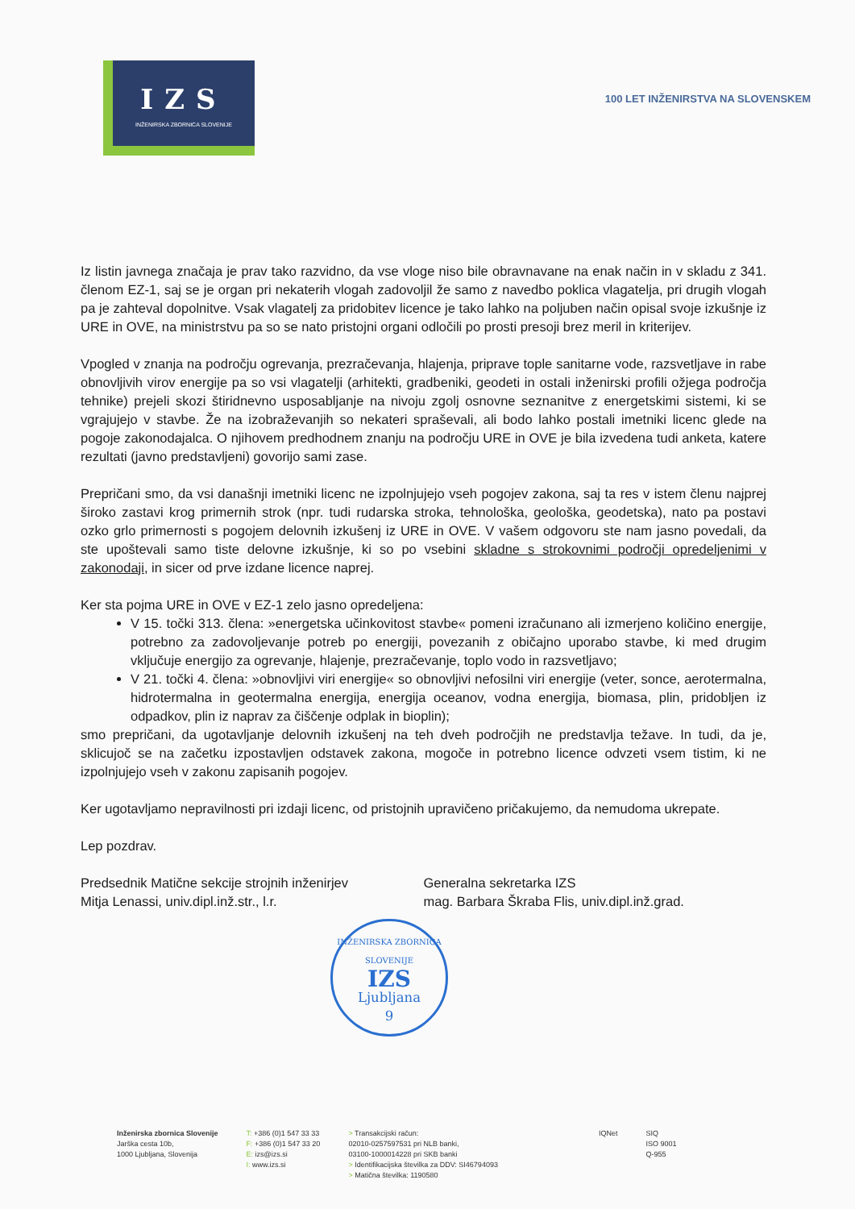IZS
INŽENIRSKA ZBORNICA SLOVENIJE
100 LET INŽENIRSTVA NA SLOVENSKEM
Iz listin javnega značaja je prav tako razvidno, da vse vloge niso bile obravnavane na enak način in v skladu z 341. členom EZ-1, saj se je organ pri nekaterih vlogah zadovoljil že samo z navedbo poklica vlagatelja, pri drugih vlogah pa je zahteval dopolnitve. Vsak vlagatelj za pridobitev licence je tako lahko na poljuben način opisal svoje izkušnje iz URE in OVE, na ministrstvu pa so se nato pristojni organi odločili po prosti presoji brez meril in kriterijev.
Vpogled v znanja na področju ogrevanja, prezračevanja, hlajenja, priprave tople sanitarne vode, razsvetljave in rabe obnovljivih virov energije pa so vsi vlagatelji (arhitekti, gradbeniki, geodeti in ostali inženirski profili ožjega področja tehnike) prejeli skozi štiridnevno usposabljanje na nivoju zgolj osnovne seznanitve z energetskimi sistemi, ki se vgrajujejo v stavbe. Že na izobraževanjih so nekateri spraševali, ali bodo lahko postali imetniki licenc glede na pogoje zakonodajalca. O njihovem predhodnem znanju na področju URE in OVE je bila izvedena tudi anketa, katere rezultati (javno predstavljeni) govorijo sami zase.
Prepričani smo, da vsi današnji imetniki licenc ne izpolnjujejo vseh pogojev zakona, saj ta res v istem členu najprej široko zastavi krog primernih strok (npr. tudi rudarska stroka, tehnološka, geološka, geodetska), nato pa postavi ozko grlo primernosti s pogojem delovnih izkušenj iz URE in OVE. V vašem odgovoru ste nam jasno povedali, da ste upoštevali samo tiste delovne izkušnje, ki so po vsebini skladne s strokovnimi področji opredeljenimi v zakonodaji, in sicer od prve izdane licence naprej.
Ker sta pojma URE in OVE v EZ-1 zelo jasno opredeljena:
V 15. točki 313. člena: »energetska učinkovitost stavbe« pomeni izračunano ali izmerjeno količino energije, potrebno za zadovoljevanje potreb po energiji, povezanih z običajno uporabo stavbe, ki med drugim vključuje energijo za ogrevanje, hlajenje, prezračevanje, toplo vodo in razsvetljavo;
V 21. točki 4. člena: »obnovljivi viri energije« so obnovljivi nefosilni viri energije (veter, sonce, aerotermalna, hidrotermalna in geotermalna energija, energija oceanov, vodna energija, biomasa, plin, pridobljen iz odpadkov, plin iz naprav za čiščenje odplak in bioplin);
smo prepričani, da ugotavljanje delovnih izkušenj na teh dveh področjih ne predstavlja težave. In tudi, da je, sklicujoč se na začetku izpostavljen odstavek zakona, mogoče in potrebno licence odvzeti vsem tistim, ki ne izpolnjujejo vseh v zakonu zapisanih pogojev.
Ker ugotavljamo nepravilnosti pri izdaji licenc, od pristojnih upravičeno pričakujemo, da nemudoma ukrepate.
Lep pozdrav.
Predsednik Matične sekcije strojnih inženirjev
Mitja Lenassi, univ.dipl.inž.str., l.r.
Generalna sekretarka IZS
mag. Barbara Škraba Flis, univ.dipl.inž.grad.
INŽENIRSKA ZBORNICA SLOVENIJE
IZS
Ljubljana
9
Inženirska zbornica Slovenije
Jarška cesta 10b,
1000 Ljubljana, Slovenija
T: +386 (0)1 547 33 33
F: +386 (0)1 547 33 20
E: izs@izs.si
I: www.izs.si
> Transakcijski račun:
02010-0257597531 pri NLB banki,
03100-1000014228 pri SKB banki
> Identifikacijska številka za DDV: SI46794093
> Matična številka: 1190580
IQNet SIQ
ISO 9001
Q-955